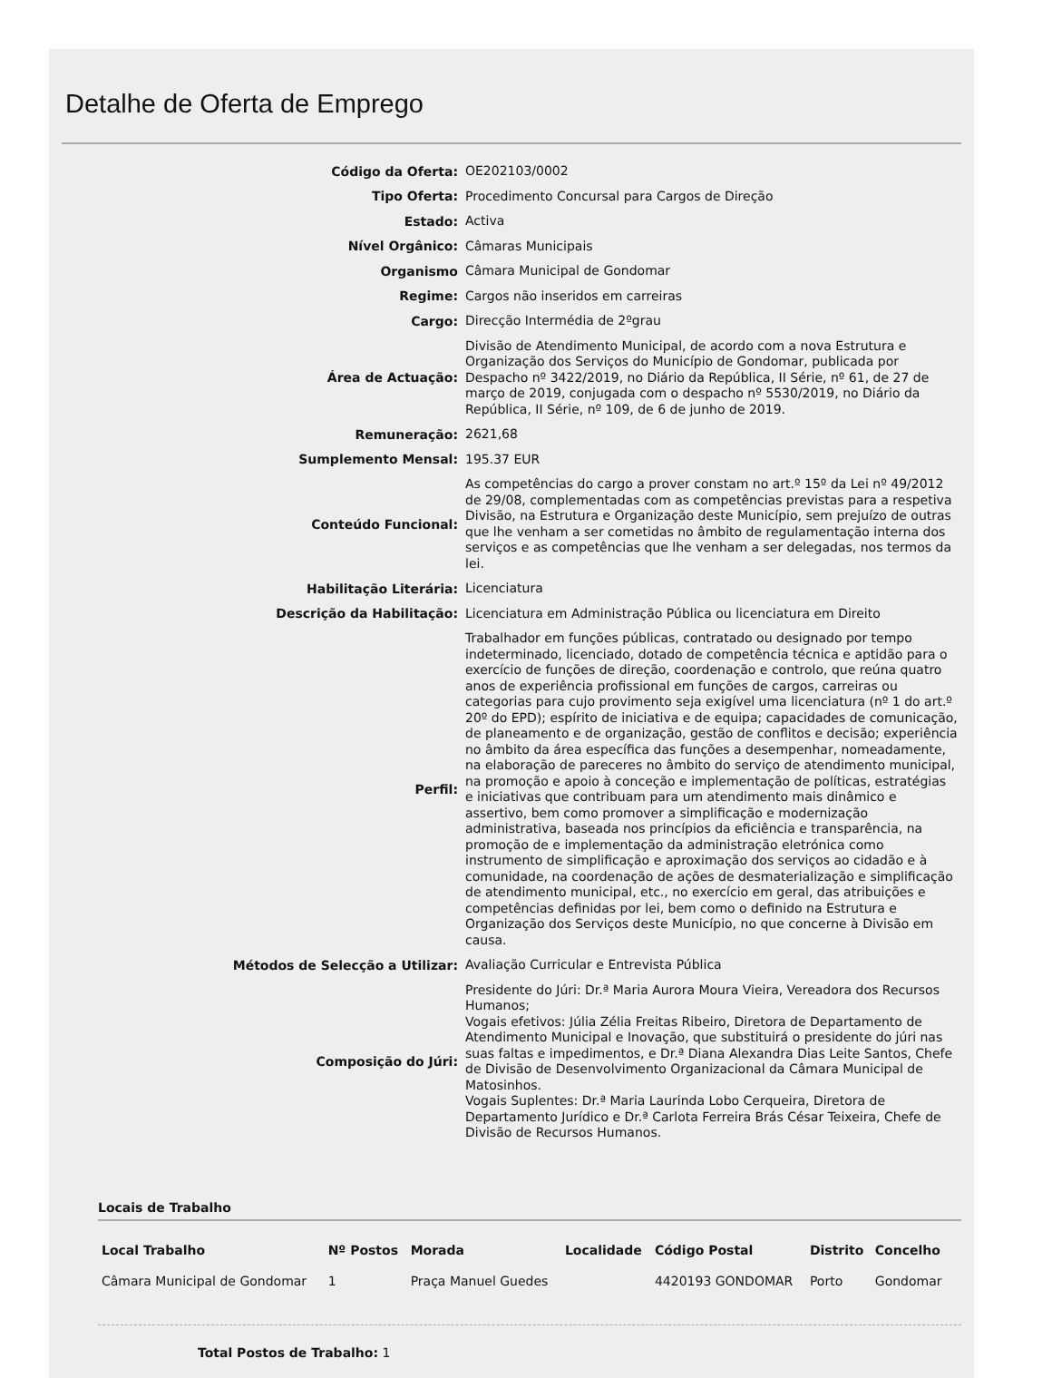Detalhe de Oferta de Emprego
| Código da Oferta: | OE202103/0002 |
| Tipo Oferta: | Procedimento Concursal para Cargos de Direção |
| Estado: | Activa |
| Nível Orgânico: | Câmaras Municipais |
| Organismo | Câmara Municipal de Gondomar |
| Regime: | Cargos não inseridos em carreiras |
| Cargo: | Direcção Intermédia de 2ºgrau |
| Área de Actuação: | Divisão de Atendimento Municipal, de acordo com a nova Estrutura e Organização dos Serviços do Município de Gondomar, publicada por Despacho nº 3422/2019, no Diário da República, II Série, nº 61, de 27 de março de 2019, conjugada com o despacho nº 5530/2019, no Diário da República, II Série, nº 109, de 6 de junho de 2019. |
| Remuneração: | 2621,68 |
| Sumplemento Mensal: | 195.37 EUR |
| Conteúdo Funcional: | As competências do cargo a prover constam no art.º 15º da Lei nº 49/2012 de 29/08, complementadas com as competências previstas para a respetiva Divisão, na Estrutura e Organização deste Município, sem prejuízo de outras que lhe venham a ser cometidas no âmbito de regulamentação interna dos serviços e as competências que lhe venham a ser delegadas, nos termos da lei. |
| Habilitação Literária: | Licenciatura |
| Descrição da Habilitação: | Licenciatura em Administração Pública ou licenciatura em Direito |
| Perfil: | Trabalhador em funções públicas, contratado ou designado por tempo indeterminado, licenciado, dotado de competência técnica e aptidão para o exercício de funções de direção, coordenação e controlo, que reúna quatro anos de experiência profissional em funções de cargos, carreiras ou categorias para cujo provimento seja exigível uma licenciatura (nº 1 do art.º 20º do EPD); espírito de iniciativa e de equipa; capacidades de comunicação, de planeamento e de organização, gestão de conflitos e decisão; experiência no âmbito da área específica das funções a desempenhar, nomeadamente, na elaboração de pareceres no âmbito do serviço de atendimento municipal, na promoção e apoio à conceção e implementação de políticas, estratégias e iniciativas que contribuam para um atendimento mais dinâmico e assertivo, bem como promover a simplificação e modernização administrativa, baseada nos princípios da eficiência e transparência, na promoção de e implementação da administração eletrónica como instrumento de simplificação e aproximação dos serviços ao cidadão e à comunidade, na coordenação de ações de desmaterialização e simplificação de atendimento municipal, etc., no exercício em geral, das atribuições e competências definidas por lei, bem como o definido na Estrutura e Organização dos Serviços deste Município, no que concerne à Divisão em causa. |
| Métodos de Selecção a Utilizar: | Avaliação Curricular e Entrevista Pública |
| Composição do Júri: | Presidente do Júri: Dr.ª Maria Aurora Moura Vieira, Vereadora dos Recursos Humanos; Vogais efetivos: Júlia Zélia Freitas Ribeiro, Diretora de Departamento de Atendimento Municipal e Inovação, que substituirá o presidente do júri nas suas faltas e impedimentos, e Dr.ª Diana Alexandra Dias Leite Santos, Chefe de Divisão de Desenvolvimento Organizacional da Câmara Municipal de Matosinhos. Vogais Suplentes: Dr.ª Maria Laurinda Lobo Cerqueira, Diretora de Departamento Jurídico e Dr.ª Carlota Ferreira Brás César Teixeira, Chefe de Divisão de Recursos Humanos. |
Locais de Trabalho
| Local Trabalho | Nº Postos | Morada | Localidade | Código Postal | Distrito | Concelho |
| --- | --- | --- | --- | --- | --- | --- |
| Câmara Municipal de Gondomar | 1 | Praça Manuel Guedes | | 4420193 GONDOMAR | Porto | Gondomar |
Total Postos de Trabalho: 1